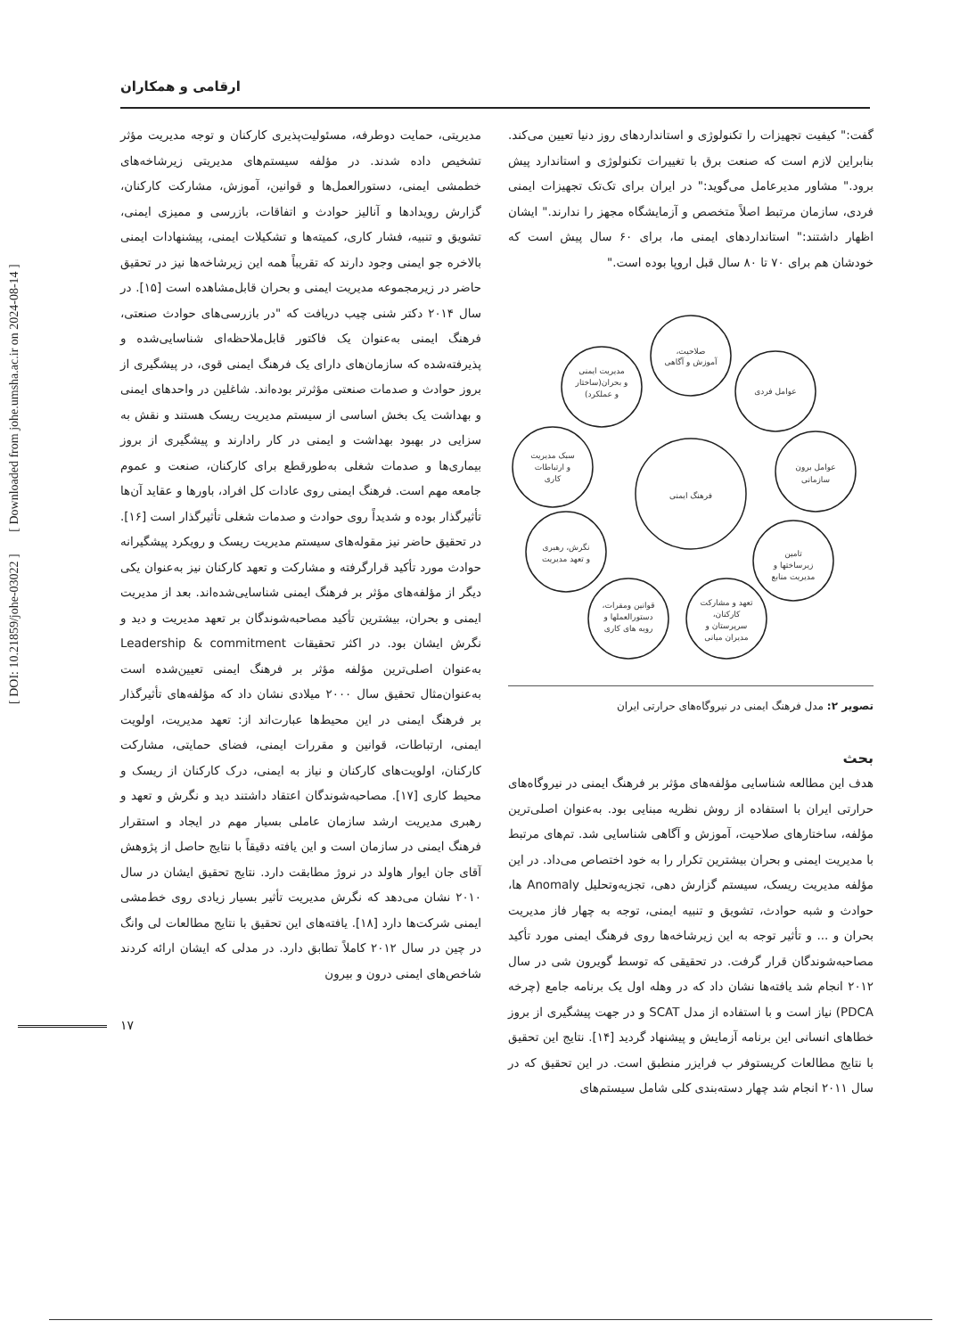ارقامی و همکاران
گفت:" کیفیت تجهیزات را تکنولوژی و استانداردهای روز دنیا تعیین می‌کند. بنابراین لازم است که صنعت برق با تغییرات تکنولوژی و استاندارد پیش برود." مشاور مدیرعامل می‌گوید:" در ایران برای تک‌تک تجهیزات ایمنی فردی، سازمان مرتبط اصلاً متخصص و آزمایشگاه مجهز را ندارند." ایشان اظهار داشتند:" استانداردهای ایمنی ما، برای ۶۰ سال پیش است که خودشان هم برای ۷۰ تا ۸۰ سال قبل اروپا بوده است."
فرهنگ ایمنی
صلاحیت،
آموزش و آگاهی
عوامل فردی
عوامل برون
سازمانی
تامین
زیرساختها و
مدیریت منابع
تعهد و مشارکت
کارکنان،
سرپرستان و
مدیران میانی
قوانین ومقرات،
دستورالعملها و
رویه های کاری
نگرش، رهبری
و تعهد مدیریت
سبک مدیریت
و ارتباطات
کاری
مدیریت ایمنی
و بحران(ساختار
و عملکرد)
تصویر ۲: مدل فرهنگ ایمنی در نیروگاه‌های حرارتی ایران
بحث
هدف این مطالعه شناسایی مؤلفه‌های مؤثر بر فرهنگ ایمنی در نیروگاه‌های حرارتی ایران با استفاده از روش نظریه مبنایی بود. به‌عنوان اصلی‌ترین مؤلفه، ساختارهای صلاحیت، آموزش و آگاهی شناسایی شد. تم‌های مرتبط با مدیریت ایمنی و بحران بیشترین تکرار را به خود اختصاص می‌داد. در این مؤلفه مدیریت ریسک، سیستم گزارش دهی، تجزیه‌وتحلیل Anomaly ها، حوادث و شبه حوادث، تشویق و تنبیه ایمنی، توجه به چهار فاز مدیریت بحران و ... و تأثیر توجه به این زیرشاخه‌ها روی فرهنگ ایمنی مورد تأکید مصاحبه‌شوندگان قرار گرفت. در تحقیقی که توسط گویرون شی در سال ۲۰۱۲ انجام شد یافته‌ها نشان داد که در وهله اول یک برنامه جامع (چرخه PDCA) نیاز است و با استفاده از مدل SCAT و در جهت پیشگیری از بروز خطاهای انسانی این برنامه آزمایش و پیشنهاد گردید [۱۴]. نتایج این تحقیق با نتایج مطالعات کریستوفر ب فرایزر منطبق است. در این تحقیق که در سال ۲۰۱۱ انجام شد چهار دسته‌بندی کلی شامل سیستم‌های
مدیریتی، حمایت دوطرفه، مسئولیت‌پذیری کارکنان و توجه مدیریت مؤثر تشخیص داده شدند. در مؤلفه سیستم‌های مدیریتی زیرشاخه‌های خطمشی ایمنی، دستورالعمل‌ها و قوانین، آموزش، مشارکت کارکنان، گزارش رویدادها و آنالیز حوادث و اتفاقات، بازرسی و ممیزی ایمنی، تشویق و تنبیه، فشار کاری، کمیته‌ها و تشکیلات ایمنی، پیشنهادات ایمنی بالاخره جو ایمنی وجود دارند که تقریباً همه این زیرشاخه‌ها نیز در تحقیق حاضر در زیرمجموعه مدیریت ایمنی و بحران قابل‌مشاهده است [۱۵]. در سال ۲۰۱۴ دکتر شنی چیب دریافت که "در بازرسی‌های حوادث صنعتی، فرهنگ ایمنی به‌عنوان یک فاکتور قابل‌ملاحظه‌ای شناسایی‌شده و پذیرفته‌شده که سازمان‌های دارای یک فرهنگ ایمنی قوی، در پیشگیری از بروز حوادث و صدمات صنعتی مؤثرتر بوده‌اند. شاغلین در واحدهای ایمنی و بهداشت یک بخش اساسی از سیستم مدیریت ریسک هستند و نقش به سزایی در بهبود بهداشت و ایمنی در کار رادارند و پیشگیری از بروز بیماری‌ها و صدمات شغلی به‌طورقطع برای کارکنان، صنعت و عموم جامعه مهم است. فرهنگ ایمنی روی عادات کل افراد، باورها و عقاید آن‌ها تأثیرگذار بوده و شدیداً روی حوادث و صدمات شغلی تأثیرگذار است [۱۶]. در تحقیق حاضر نیز مقوله‌های سیستم مدیریت ریسک و رویکرد پیشگیرانه حوادث مورد تأکید قرارگرفته و مشارکت و تعهد کارکنان نیز به‌عنوان یکی دیگر از مؤلفه‌های مؤثر بر فرهنگ ایمنی شناسایی‌شده‌اند. بعد از مدیریت ایمنی و بحران، بیشترین تأکید مصاحبه‌شوندگان بر تعهد مدیریت و دید و نگرش ایشان بود. در اکثر تحقیقات Leadership & commitment به‌عنوان اصلی‌ترین مؤلفه مؤثر بر فرهنگ ایمنی تعیین‌شده است به‌عنوان‌مثال تحقیق سال ۲۰۰۰ میلادی نشان داد که مؤلفه‌های تأثیرگذار بر فرهنگ ایمنی در این محیط‌ها عبارت‌اند از: تعهد مدیریت، اولویت ایمنی، ارتباطات، قوانین و مقررات ایمنی، فضای حمایتی، مشارکت کارکنان، اولویت‌های کارکنان و نیاز به ایمنی، درک کارکنان از ریسک و محیط کاری [۱۷]. مصاحبه‌شوندگان اعتقاد داشتند دید و نگرش و تعهد و رهبری مدیریت ارشد سازمان عاملی بسیار مهم در ایجاد و استقرار فرهنگ ایمنی در سازمان است و این یافته دقیقاً با نتایج حاصل از پژوهش آقای جان ایوار هاولد در نروژ مطابقت دارد. نتایج تحقیق ایشان در سال ۲۰۱۰ نشان می‌دهد که نگرش مدیریت تأثیر بسیار زیادی روی خط‌مشی ایمنی شرکت‌ها دارد [۱۸]. یافته‌های این تحقیق با نتایج مطالعات لی وانگ در چین در سال ۲۰۱۲ کاملاً تطابق دارد. در مدلی که ایشان ارائه کردند شاخص‌های ایمنی درون و بیرون
[ DOI: 10.21859/johe-03022 ] [ Downloaded from johe.umsha.ac.ir on 2024-08-14 ]
۱۷